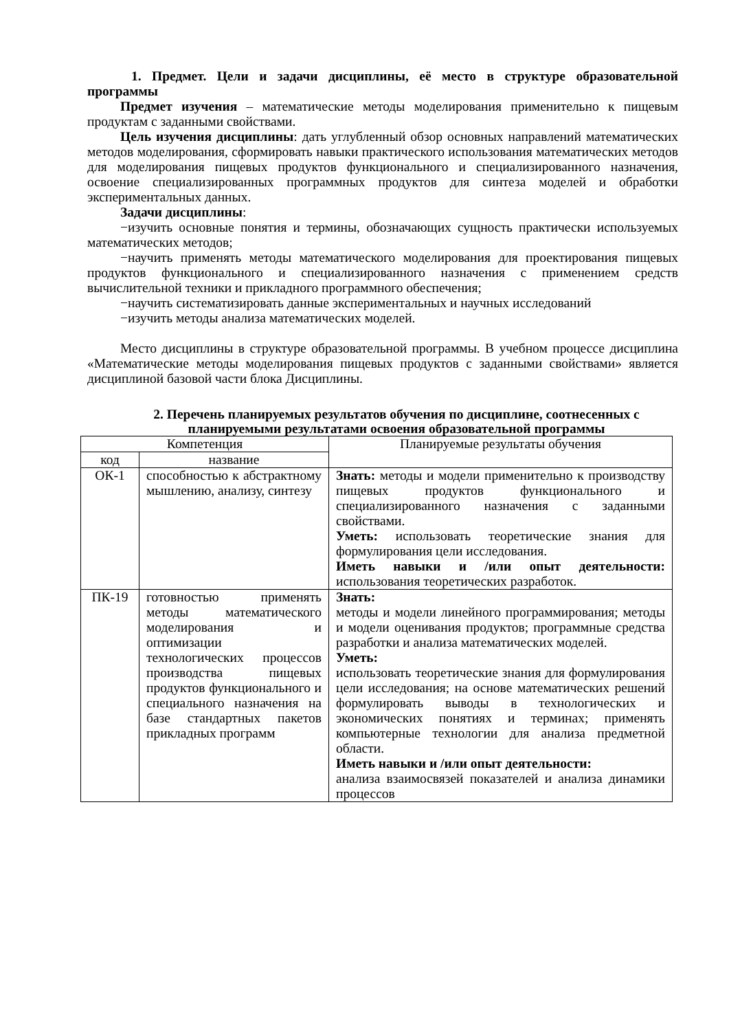1. Предмет. Цели и задачи дисциплины, её место в структуре образовательной программы
Предмет изучения – математические методы моделирования применительно к пищевым продуктам с заданными свойствами.
Цель изучения дисциплины: дать углубленный обзор основных направлений математических методов моделирования, сформировать навыки практического использования математических методов для моделирования пищевых продуктов функционального и специализированного назначения, освоение специализированных программных продуктов для синтеза моделей и обработки экспериментальных данных.
Задачи дисциплины:
−изучить основные понятия и термины, обозначающих сущность практически используемых математических методов;
−научить применять методы математического моделирования для проектирования пищевых продуктов функционального и специализированного назначения с применением средств вычислительной техники и прикладного программного обеспечения;
−научить систематизировать данные экспериментальных и научных исследований
−изучить методы анализа математических моделей.
Место дисциплины в структуре образовательной программы. В учебном процессе дисциплина «Математические методы моделирования пищевых продуктов с заданными свойствами» является дисциплиной базовой части блока Дисциплины.
2. Перечень планируемых результатов обучения по дисциплине, соотнесенных с планируемыми результатами освоения образовательной программы
| Компетенция | | Планируемые результаты обучения |
| --- | --- | --- |
| код | название | |
| ОК-1 | способностью к абстрактному мышлению, анализу, синтезу | Знать: методы и модели применительно к производству пищевых продуктов функционального и специализированного назначения с заданными свойствами. Уметь: использовать теоретические знания для формулирования цели исследования. Иметь навыки и /или опыт деятельности: использования теоретических разработок. |
| ПК-19 | готовностью применять методы математического моделирования и оптимизации технологических процессов производства пищевых продуктов функционального и специального назначения на базе стандартных пакетов прикладных программ | Знать: методы и модели линейного программирования; методы и модели оценивания продуктов; программные средства разработки и анализа математических моделей. Уметь: использовать теоретические знания для формулирования цели исследования; на основе математических решений формулировать выводы в технологических и экономических понятиях и терминах; применять компьютерные технологии для анализа предметной области. Иметь навыки и /или опыт деятельности: анализа взаимосвязей показателей и анализа динамики процессов |